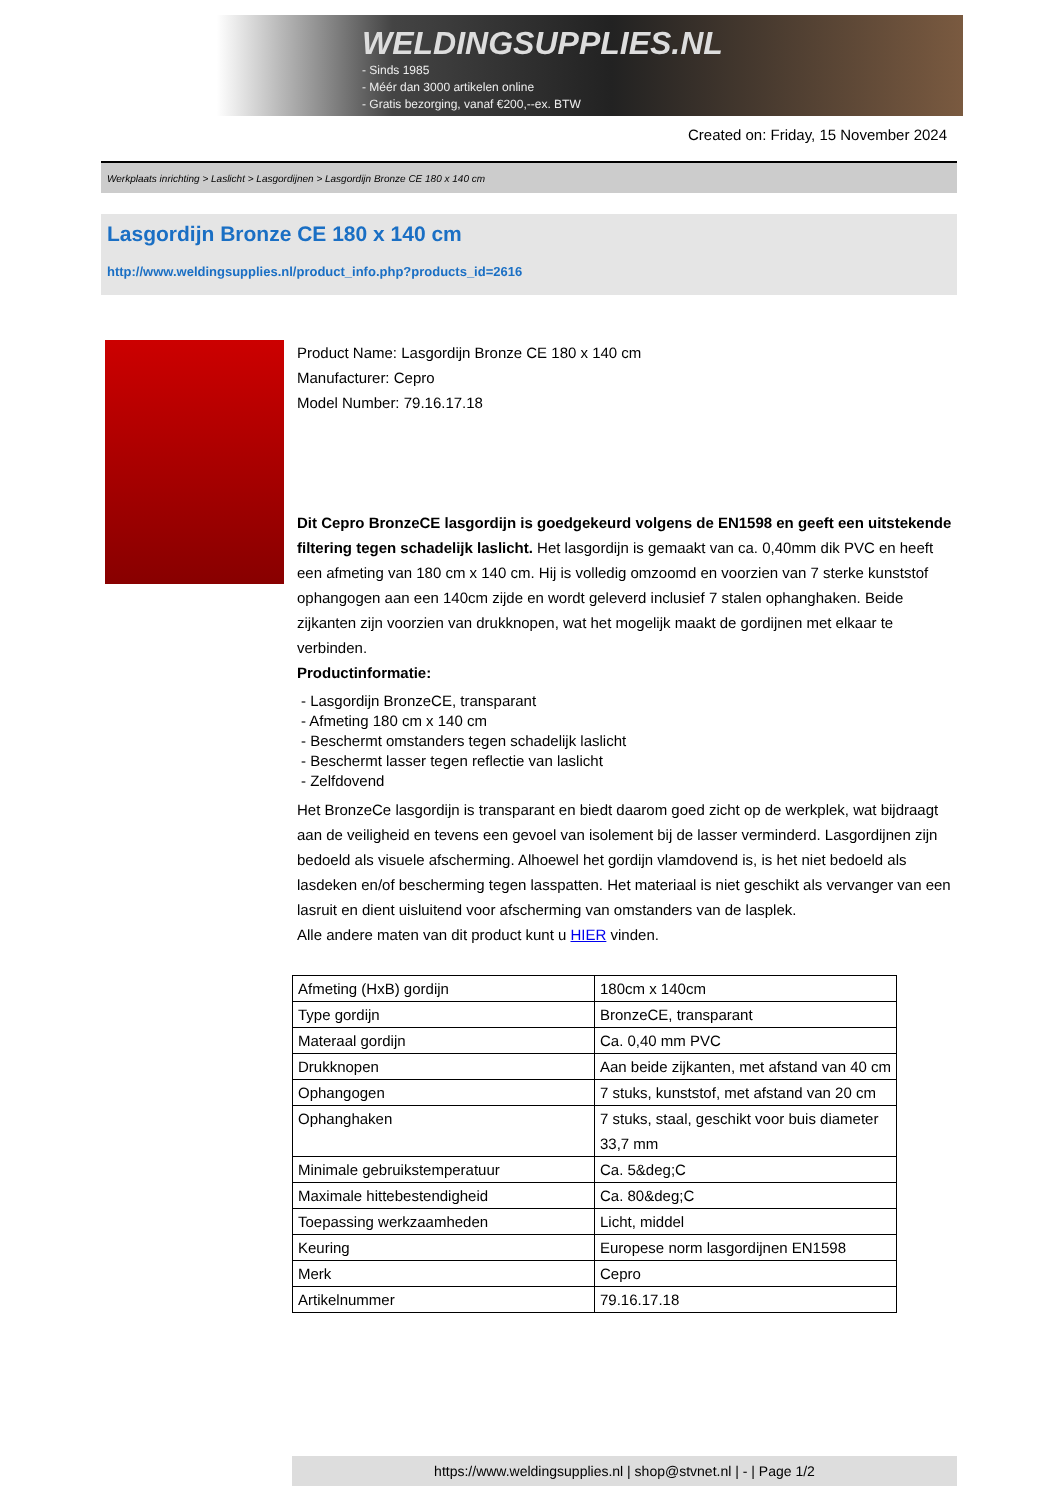WELDINGSUPPLIES.NL
- Sinds 1985
- Méér dan 3000 artikelen online
- Gratis bezorging, vanaf €200,--ex. BTW
Created on: Friday, 15 November 2024
Werkplaats inrichting > Laslicht > Lasgordijnen > Lasgordijn Bronze CE 180 x 140 cm
Lasgordijn Bronze CE 180 x 140 cm
http://www.weldingsupplies.nl/product_info.php?products_id=2616
Product Name: Lasgordijn Bronze CE 180 x 140 cm
Manufacturer: Cepro
Model Number: 79.16.17.18
Dit Cepro BronzeCE lasgordijn is goedgekeurd volgens de EN1598 en geeft een uitstekende filtering tegen schadelijk laslicht. Het lasgordijn is gemaakt van ca. 0,40mm dik PVC en heeft een afmeting van 180 cm x 140 cm. Hij is volledig omzoomd en voorzien van 7 sterke kunststof ophangogen aan een 140cm zijde en wordt geleverd inclusief 7 stalen ophanghaken. Beide zijkanten zijn voorzien van drukknopen, wat het mogelijk maakt de gordijnen met elkaar te verbinden.
Productinformatie:
- Lasgordijn BronzeCE, transparant
- Afmeting 180 cm x 140 cm
- Beschermt omstanders tegen schadelijk laslicht
- Beschermt lasser tegen reflectie van laslicht
- Zelfdovend
Het BronzeCe lasgordijn is transparant en biedt daarom goed zicht op de werkplek, wat bijdraagt aan de veiligheid en tevens een gevoel van isolement bij de lasser verminderd. Lasgordijnen zijn bedoeld als visuele afscherming. Alhoewel het gordijn vlamdovend is, is het niet bedoeld als lasdeken en/of bescherming tegen lasspatten. Het materiaal is niet geschikt als vervanger van een lasruit en dient uisluitend voor afscherming van omstanders van de lasplek.
Alle andere maten van dit product kunt u HIER vinden.
| Afmeting (HxB) gordijn | 180cm x 140cm |
| Type gordijn | BronzeCE, transparant |
| Materaal gordijn | Ca. 0,40 mm PVC |
| Drukknopen | Aan beide zijkanten, met afstand van 40 cm |
| Ophangogen | 7 stuks, kunststof, met afstand van 20 cm |
| Ophanghaken | 7 stuks, staal, geschikt voor buis diameter 33,7 mm |
| Minimale gebruikstemperatuur | Ca. 5&deg;C |
| Maximale hittebestendigheid | Ca. 80&deg;C |
| Toepassing werkzaamheden | Licht, middel |
| Keuring | Europese norm lasgordijnen EN1598 |
| Merk | Cepro |
| Artikelnummer | 79.16.17.18 |
https://www.weldingsupplies.nl | shop@stvnet.nl | - | Page 1/2